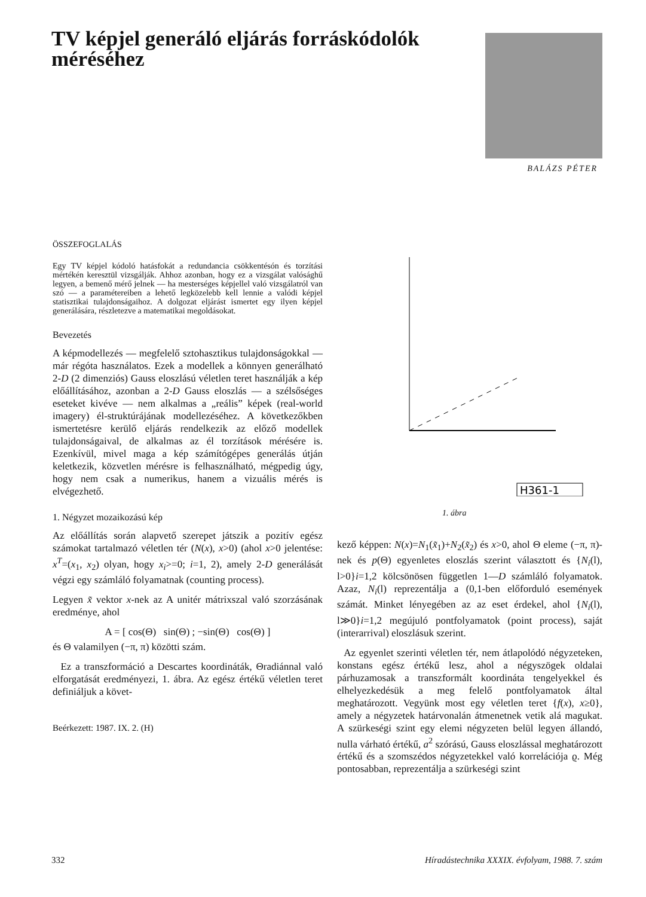TV képjel generáló eljárás forráskódolók méréséhez
BALÁZS PÉTER
ÖSSZEFOGLALÁS
Egy TV képjel kódoló hatásfokát a redundancia csökkentésón és torzítási mértékén keresztül vizsgálják. Ahhoz azonban, hogy ez a vizsgálat valósághű legyen, a bemenő mérő jelnek — ha mesterséges képjellel való vizsgálatról van szó — a paramétereiben a lehető legközelebb kell lennie a valódi képjel statisztikai tulajdonságaihoz. A dolgozat eljárást ismertet egy ilyen képjel generálására, részletezve a matematikai megoldásokat.
Bevezetés
A képmodellezés — megfelelő sztohasztikus tulajdonságokkal — már régóta használatos. Ezek a modellek a könnyen generálható 2-D (2 dimenziós) Gauss eloszlású véletlen teret használják a kép előállításához, azonban a 2-D Gauss eloszlás — a szélsőséges eseteket kivéve — nem alkalmas a „reális” képek (real-world imagery) él-struktúrájának modellezéséhez. A következőkben ismertetésre kerülő eljárás rendelkezik az előző modellek tulajdonságaival, de alkalmas az él torzítások mérésére is. Ezenkívül, mivel maga a kép számítógépes generálás útján keletkezik, közvetlen mérésre is felhasználható, mégpedig úgy, hogy nem csak a numerikus, hanem a vizuális mérés is elvégezhető.
1. Négyzet mozaikozású kép
Az előállítás során alapvető szerepet játszik a pozitív egész számokat tartalmazó véletlen tér (N(x), x>0) (ahol x>0 jelentése: x<sup>T</sup>=(x<sub>1</sub>, x<sub>2</sub>) olyan, hogy x<sub>i</sub>>=0; i=1, 2), amely 2-D generálását végzi egy számláló folyamatnak (counting process).
Legyen x̃ vektor x-nek az A unitér mátrixszal való szorzásának eredménye, ahol
A = [ cos(Θ) sin(Θ) ; −sin(Θ) cos(Θ) ]
és Θ valamilyen (−π, π) közötti szám.
Ez a transzformáció a Descartes koordináták, Θradiánnal való elforgatását eredményezi, 1. ábra. Az egész értékű véletlen teret definiáljuk a követ-
Beérkezett: 1987. IX. 2. (H)
H361-1
1. ábra
kező képpen: N(x)=N<sub>1</sub>(x̃<sub>1</sub>)+N<sub>2</sub>(x̃<sub>2</sub>) és x>0, ahol Θ eleme (−π, π)-nek és p(Θ) egyenletes eloszlás szerint választott és {N<sub>i</sub>(l), l>0}i=1,2 kölcsönösen független 1—D számláló folyamatok. Azaz, N<sub>i</sub>(l) reprezentálja a (0,1-ben előforduló események számát. Minket lényegében az az eset érdekel, ahol {N<sub>i</sub>(l), l≫0}i=1,2 megújuló pontfolyamatok (point process), saját (interarrival) eloszlásuk szerint.
Az egyenlet szerinti véletlen tér, nem átlapolódó négyzeteken, konstans egész értékű lesz, ahol a négyszögek oldalai párhuzamosak a transzformált koordináta tengelyekkel és elhelyezkedésük a meg felelő pontfolyamatok által meghatározott. Vegyünk most egy véletlen teret {f(x), x≥0}, amely a négyzetek határvonalán átmenetnek vetik alá magukat. A szürkeségi szint egy elemi négyzeten belül legyen állandó, nulla várható értékű, a<sup>2</sup> szórású, Gauss eloszlással meghatározott értékű és a szomszédos négyzetekkel való korrelációja ϱ. Még pontosabban, reprezentálja a szürkeségi szint
332 Híradástechnika XXXIX. évfolyam, 1988. 7. szám